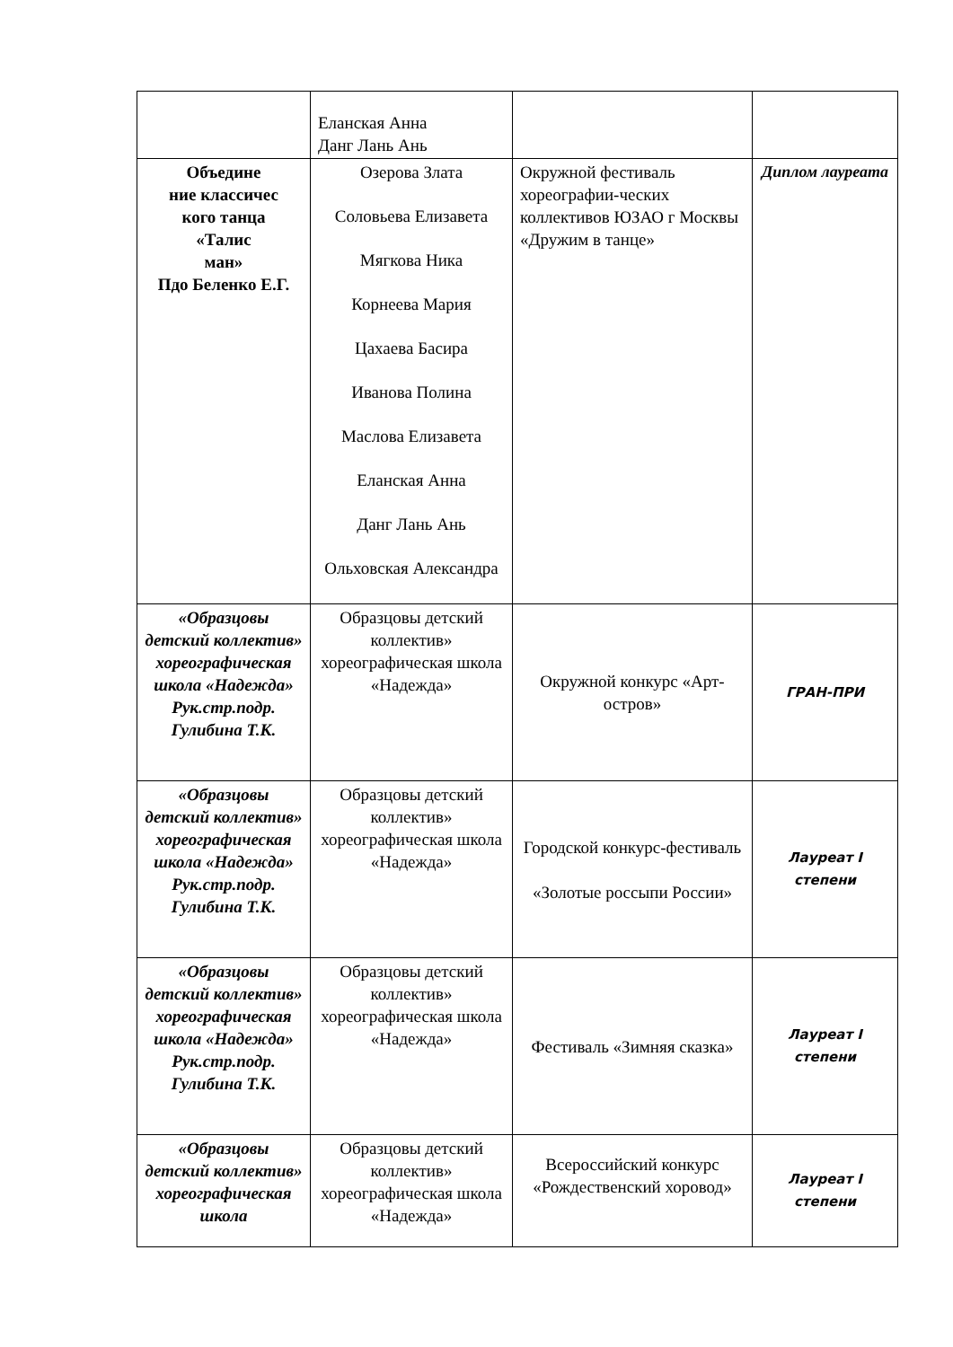| | Еланская Анна Данг Лань Ань | | |
| Объедине ние классичес кого танца «Талис ман» Пдо Беленко Е.Г. | Озерова Злата Соловьева Елизавета Мягкова Ника Корнеева Мария Цахаева Басира Иванова Полина Маслова Елизавета Еланская Анна Данг Лань Ань Ольховская Александра | Окружной фестиваль хореографии-ческих коллективов ЮЗАО г Москвы «Дружим в танце» | Диплом лауреата |
| «Образцовы детский коллектив» хореографическая школа «Надежда» Рук.стр.подр. Гулибина Т.К. | Образцовы детский коллектив» хореографическая школа «Надежда» | Окружной конкурс «Арт-остров» | ГРАН-ПРИ |
| «Образцовы детский коллектив» хореографическая школа «Надежда» Рук.стр.подр. Гулибина Т.К. | Образцовы детский коллектив» хореографическая школа «Надежда» | Городской конкурс-фестиваль «Золотые россыпи России» | Лауреат I степени |
| «Образцовы детский коллектив» хореографическая школа «Надежда» Рук.стр.подр. Гулибина Т.К. | Образцовы детский коллектив» хореографическая школа «Надежда» | Фестиваль «Зимняя сказка» | Лауреат I степени |
| «Образцовы детский коллектив» хореографическая школа | Образцовы детский коллектив» хореографическая школа «Надежда» | Всероссийский конкурс «Рождественский хоровод» | Лауреат I степени |